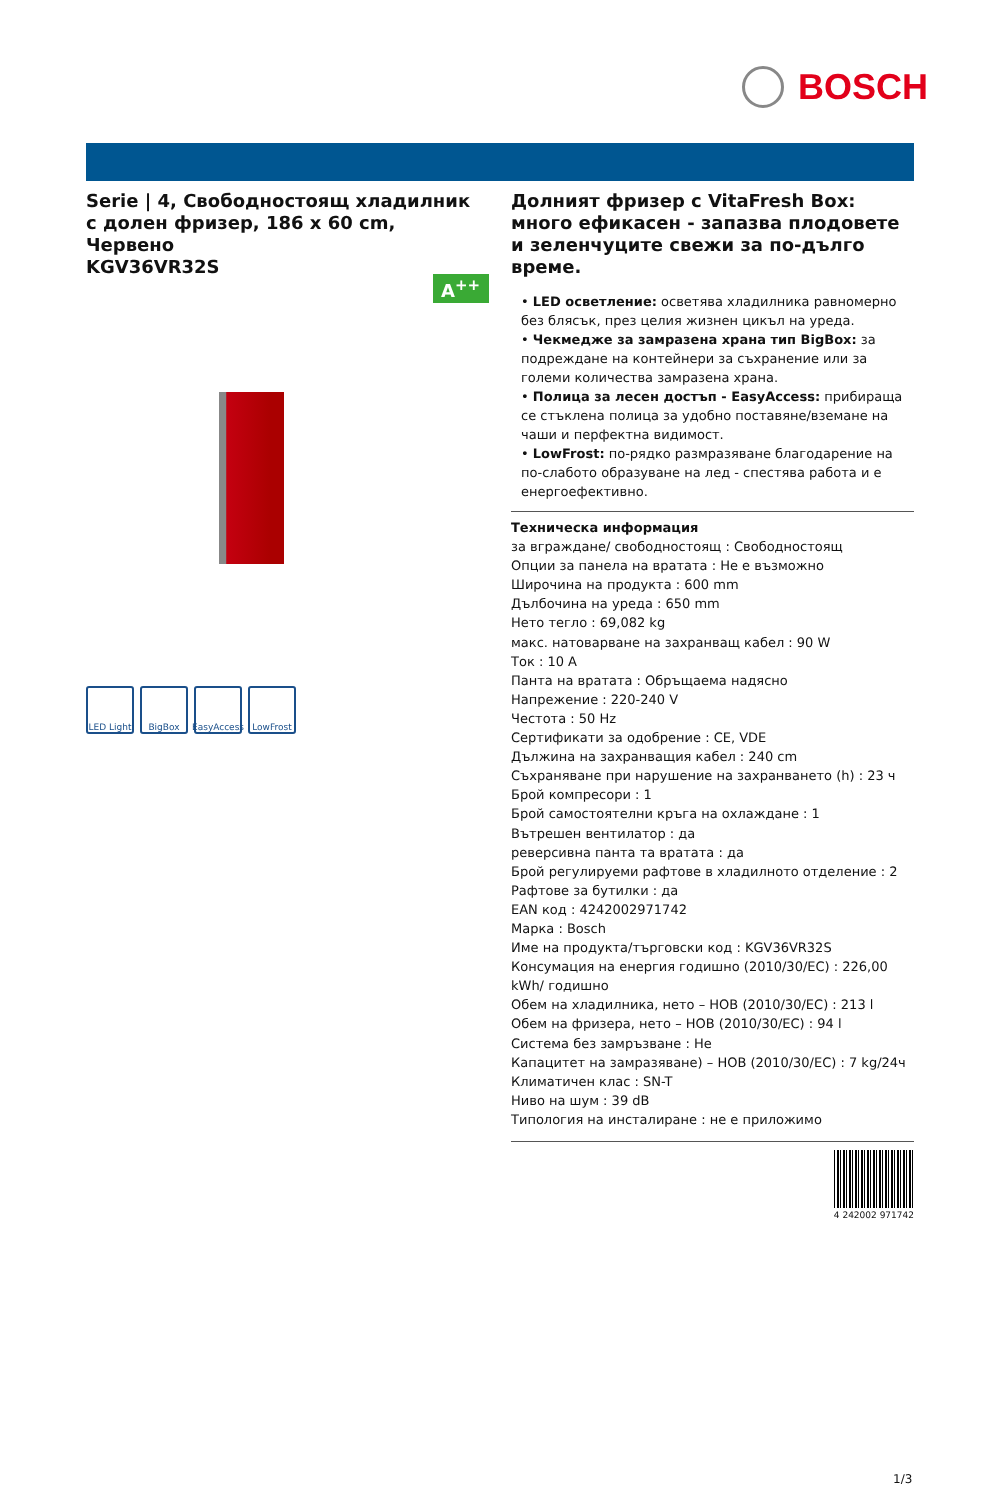BOSCH
Serie | 4, Свободностоящ хладилник с долен фризер, 186 x 60 cm, Червено
KGV36VR32S
A<sup>++</sup>
LED Light
BigBox EasyAccess
LowFrost
Долният фризер с VitaFresh Box: много ефикасен - запазва плодовете и зеленчуците свежи за по-дълго време.
• LED осветление: осветява хладилника равномерно без блясък, през целия жизнен цикъл на уреда.
• Чекмедже за замразена храна тип BigBox: за подреждане на контейнери за съхранение или за големи количества замразена храна.
• Полица за лесен достъп - EasyAccess: прибираща се стъклена полица за удобно поставяне/вземане на чаши и перфектна видимост.
• LowFrost: по-рядко размразяване благодарение на по-слабото образуване на лед - спестява работа и е енергоефективно.
Техническа информация
за вграждане/ свободностоящ : Свободностоящ
Опции за панела на вратата : Не е възможно
Широчина на продукта : 600 mm
Дълбочина на уреда : 650 mm
Нето тегло : 69,082 kg
макс. натоварване на захранващ кабел : 90 W
Ток : 10 A
Панта на вратата : Обръщаема надясно
Напрежение : 220-240 V
Честота : 50 Hz
Сертификати за одобрение : CE, VDE
Дължина на захранващия кабел : 240 cm
Съхраняване при нарушение на захранването (h) : 23 ч
Брой компресори : 1
Брой самостоятелни кръга на охлаждане : 1
Вътрешен вентилатор : да
реверсивна панта та вратата : да
Брой регулируеми рафтове в хладилното отделение : 2
Рафтове за бутилки : да
EAN код : 4242002971742
Марка : Bosch
Име на продукта/търговски код : KGV36VR32S
Консумация на енергия годишно (2010/30/EC) : 226,00 kWh/ годишно
Обем на хладилника, нето – НОВ (2010/30/EC) : 213 l
Обем на фризера, нето – НОВ (2010/30/EC) : 94 l
Система без замръзване : Не
Капацитет на замразяване) – НОВ (2010/30/EC) : 7 kg/24ч
Климатичен клас : SN-T
Ниво на шум : 39 dB
Типология на инсталиране : не е приложимо
4 242002 971742
1/3